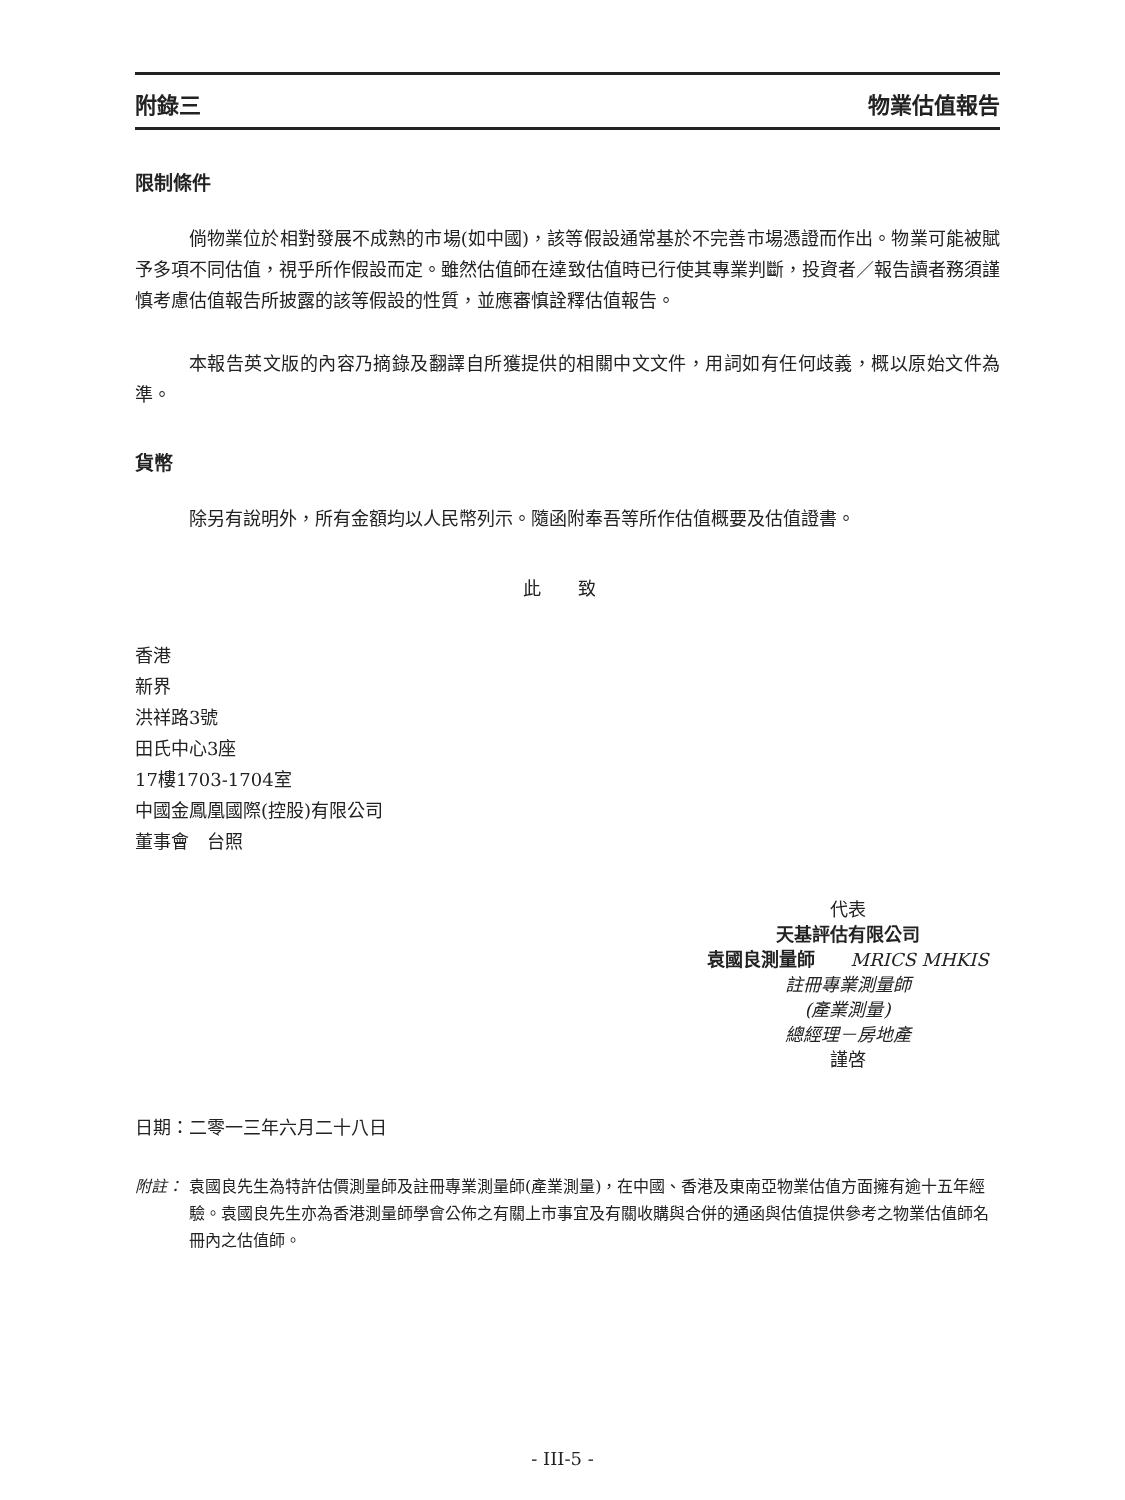附錄三 物業估值報告
限制條件
倘物業位於相對發展不成熟的市場(如中國)，該等假設通常基於不完善市場憑證而作出。物業可能被賦予多項不同估值，視乎所作假設而定。雖然估值師在達致估值時已行使其專業判斷，投資者／報告讀者務須謹慎考慮估值報告所披露的該等假設的性質，並應審慎詮釋估值報告。
本報告英文版的內容乃摘錄及翻譯自所獲提供的相關中文文件，用詞如有任何歧義，概以原始文件為準。
貨幣
除另有說明外，所有金額均以人民幣列示。隨函附奉吾等所作估值概要及估值證書。
此 致
香港
新界
洪祥路3號
田氏中心3座
17樓1703-1704室
中國金鳳凰國際(控股)有限公司
董事會　台照
代表
天基評估有限公司
袁國良測量師　　MRICS MHKIS
註冊專業測量師
(產業測量)
總經理－房地產
謹啓
日期：二零一三年六月二十八日
附註： 袁國良先生為特許估價測量師及註冊專業測量師(產業測量)，在中國、香港及東南亞物業估值方面擁有逾十五年經驗。袁國良先生亦為香港測量師學會公佈之有關上市事宜及有關收購與合併的通函與估值提供參考之物業估值師名冊內之估值師。
- III-5 -